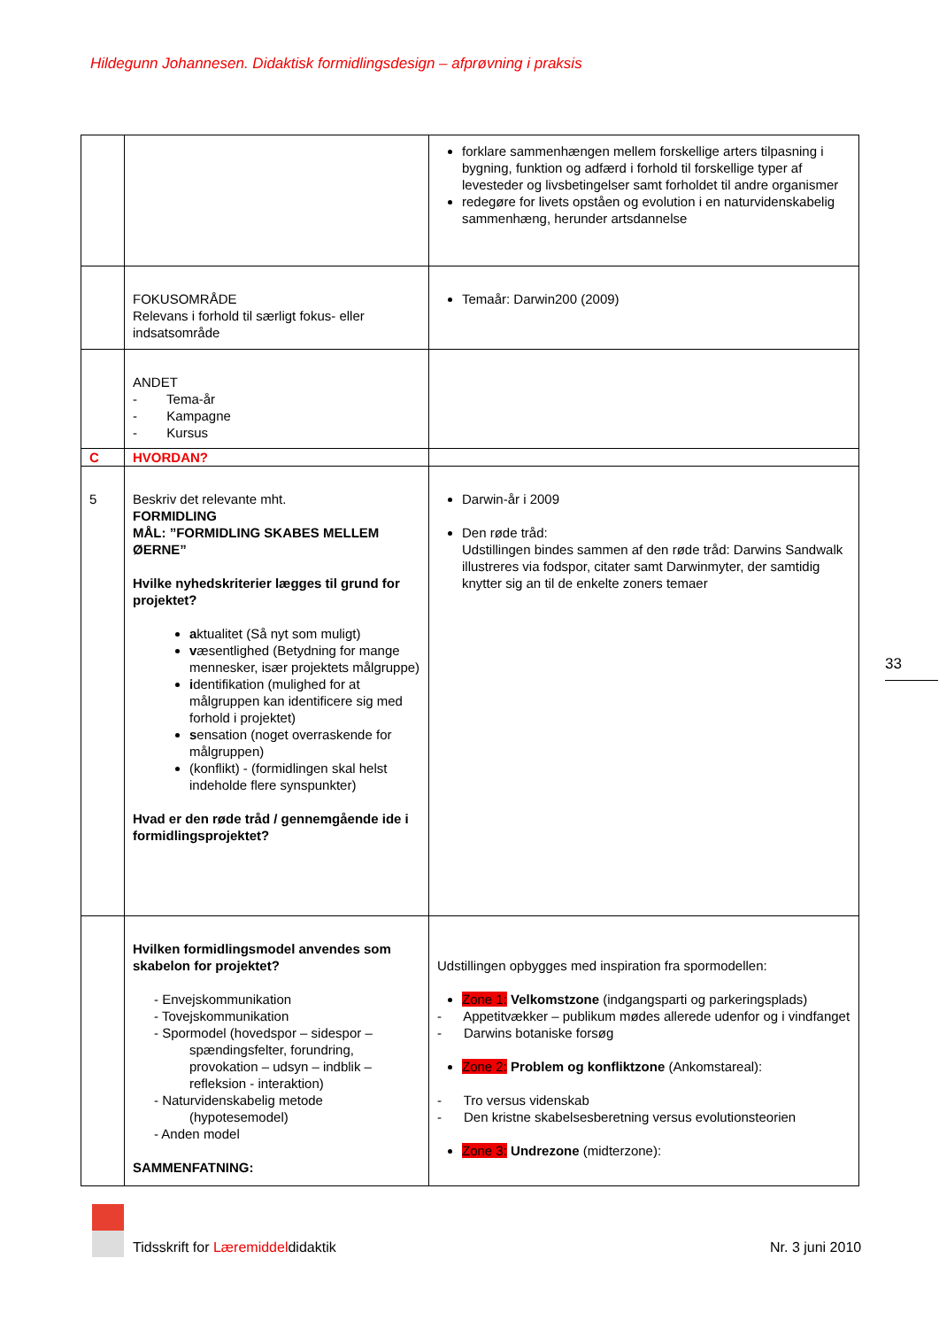Hildegunn Johannesen. Didaktisk formidlingsdesign – afprøvning i praksis
| | | forklare sammenhængen mellem forskellige arters tilpasning i bygning, funktion og adfærd i forhold til forskellige typer af levesteder og livsbetingelser samt forholdet til andre organismer redegøre for livets opståen og evolution i en naturvidenskabelig sammenhæng, herunder artsdannelse |
| | FOKUSOMRÅDE Relevans i forhold til særligt fokus- eller indsatsområde | Temaår: Darwin200 (2009) |
| | ANDET - Tema-år - Kampagne - Kursus | |
| C | HVORDAN? | |
| 5 | Beskriv det relevante mht. FORMIDLING MÅL: ”FORMIDLING SKABES MELLEM ØERNE” Hvilke nyhedskriterier lægges til grund for projektet? a ktualitet (Så nyt som muligt) v æsentlighed (Betydning for mange mennesker, især projektets målgruppe) i dentifikation (mulighed for at målgruppen kan identificere sig med forhold i projektet) s ensation (noget overraskende for målgruppen) (konflikt) - (formidlingen skal helst indeholde flere synspunkter) Hvad er den røde tråd / gennemgående ide i formidlingsprojektet? | Darwin-år i 2009 Den røde tråd: Udstillingen bindes sammen af den røde tråd: Darwins Sandwalk illustreres via fodspor, citater samt Darwinmyter, der samtidig knytter sig an til de enkelte zoners temaer |
| | Hvilken formidlingsmodel anvendes som skabelon for projektet? - Envejskommunikation - Tovejskommunikation - Spormodel (hovedspor – sidespor – spændingsfelter, forundring, provokation – udsyn – indblik – refleksion - interaktion) - Naturvidenskabelig metode (hypotesemodel) - Anden model SAMMENFATNING: | Udstillingen opbygges med inspiration fra spormodellen: Zone 1: Velkomstzone (indgangsparti og parkeringsplads) - Appetitvækker – publikum mødes allerede udenfor og i vindfanget - Darwins botaniske forsøg Zone 2: Problem og konfliktzone (Ankomstareal): - Tro versus videnskab - Den kristne skabelsesberetning versus evolutionsteorien Zone 3: Undrezone (midterzone): |
33
Tidsskrift for Læremiddeldidaktik
Nr. 3 juni 2010